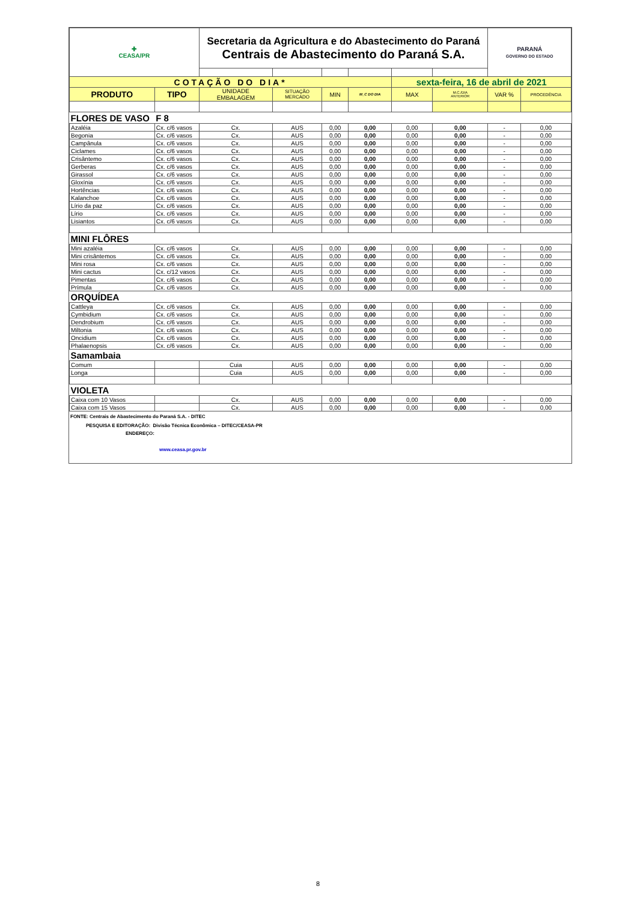| ✚ CEASA/PR | | Secretaria da Agricultura e do Abastecimento do Paraná Centrais de Abastecimento do Paraná S.A. | | | | | | PARANÁ GOVERNO DO ESTADO | |
| COTAÇÃO DO DIA* | | | | | | sexta-feira, 16 de abril de 2021 | | | |
| PRODUTO | TIPO | UNIDADE EMBALAGEM | SITUAÇÃO MERCADO | MIN | M_C DO DIA | MAX | M.C./DIA ANTERIOR | VAR % | PROCEDÊNCIA |
| FLORES DE VASO | F 8 | | | | | | | | |
| Azaléia | Cx. c/6 vasos | Cx. | AUS | 0,00 | 0,00 | 0,00 | 0,00 | - | 0,00 |
| Begonia | Cx. c/6 vasos | Cx. | AUS | 0,00 | 0,00 | 0,00 | 0,00 | - | 0,00 |
| Campânula | Cx. c/6 vasos | Cx. | AUS | 0,00 | 0,00 | 0,00 | 0,00 | - | 0,00 |
| Ciclames | Cx. c/6 vasos | Cx. | AUS | 0,00 | 0,00 | 0,00 | 0,00 | - | 0,00 |
| Crisântemo | Cx. c/6 vasos | Cx. | AUS | 0,00 | 0,00 | 0,00 | 0,00 | - | 0,00 |
| Gerberas | Cx. c/6 vasos | Cx. | AUS | 0,00 | 0,00 | 0,00 | 0,00 | - | 0,00 |
| Girassol | Cx. c/6 vasos | Cx. | AUS | 0,00 | 0,00 | 0,00 | 0,00 | - | 0,00 |
| Gloxínia | Cx. c/6 vasos | Cx. | AUS | 0,00 | 0,00 | 0,00 | 0,00 | - | 0,00 |
| Hortências | Cx. c/6 vasos | Cx. | AUS | 0,00 | 0,00 | 0,00 | 0,00 | - | 0,00 |
| Kalanchoe | Cx. c/6 vasos | Cx. | AUS | 0,00 | 0,00 | 0,00 | 0,00 | - | 0,00 |
| Lírio da paz | Cx. c/6 vasos | Cx. | AUS | 0,00 | 0,00 | 0,00 | 0,00 | - | 0,00 |
| Lírio | Cx. c/6 vasos | Cx. | AUS | 0,00 | 0,00 | 0,00 | 0,00 | - | 0,00 |
| Lisiantos | Cx. c/6 vasos | Cx. | AUS | 0,00 | 0,00 | 0,00 | 0,00 | - | 0,00 |
| MINI FLÔRES | | | | | | | | | |
| Mini azaléia | Cx. c/6 vasos | Cx. | AUS | 0,00 | 0,00 | 0,00 | 0,00 | - | 0,00 |
| Mini crisântemos | Cx. c/6 vasos | Cx. | AUS | 0,00 | 0,00 | 0,00 | 0,00 | - | 0,00 |
| Mini rosa | Cx. c/6 vasos | Cx. | AUS | 0,00 | 0,00 | 0,00 | 0,00 | - | 0,00 |
| Mini cactus | Cx. c/12 vasos | Cx. | AUS | 0,00 | 0,00 | 0,00 | 0,00 | - | 0,00 |
| Pimentas | Cx. c/6 vasos | Cx. | AUS | 0,00 | 0,00 | 0,00 | 0,00 | - | 0,00 |
| Prímula | Cx. c/6 vasos | Cx. | AUS | 0,00 | 0,00 | 0,00 | 0,00 | - | 0,00 |
| ORQUÍDEA | | | | | | | | | |
| Cattleya | Cx. c/6 vasos | Cx. | AUS | 0,00 | 0,00 | 0,00 | 0,00 | - | 0,00 |
| Cymbidium | Cx. c/6 vasos | Cx. | AUS | 0,00 | 0,00 | 0,00 | 0,00 | - | 0,00 |
| Dendrobium | Cx. c/6 vasos | Cx. | AUS | 0,00 | 0,00 | 0,00 | 0,00 | - | 0,00 |
| Miltonia | Cx. c/6 vasos | Cx. | AUS | 0,00 | 0,00 | 0,00 | 0,00 | - | 0,00 |
| Oncidium | Cx. c/6 vasos | Cx. | AUS | 0,00 | 0,00 | 0,00 | 0,00 | - | 0,00 |
| Phalaenopsis | Cx. c/6 vasos | Cx. | AUS | 0,00 | 0,00 | 0,00 | 0,00 | - | 0,00 |
| Samambaia | | | | | | | | | |
| Comum | | Cuia | AUS | 0,00 | 0,00 | 0,00 | 0,00 | - | 0,00 |
| Longa | | Cuia | AUS | 0,00 | 0,00 | 0,00 | 0,00 | - | 0,00 |
| VIOLETA | | | | | | | | | |
| Caixa com 10 Vasos | | Cx. | AUS | 0,00 | 0,00 | 0,00 | 0,00 | - | 0,00 |
| Caixa com 15 Vasos | | Cx. | AUS | 0,00 | 0,00 | 0,00 | 0,00 | - | 0,00 |
FONTE: Centrais de Abastecimento do Paraná S.A. - DITEC
PESQUISA E EDITORAÇÃO: Divisão Técnica Econômica – DITEC/CEASA-PR
ENDEREÇO:
www.ceasa.pr.gov.br
8